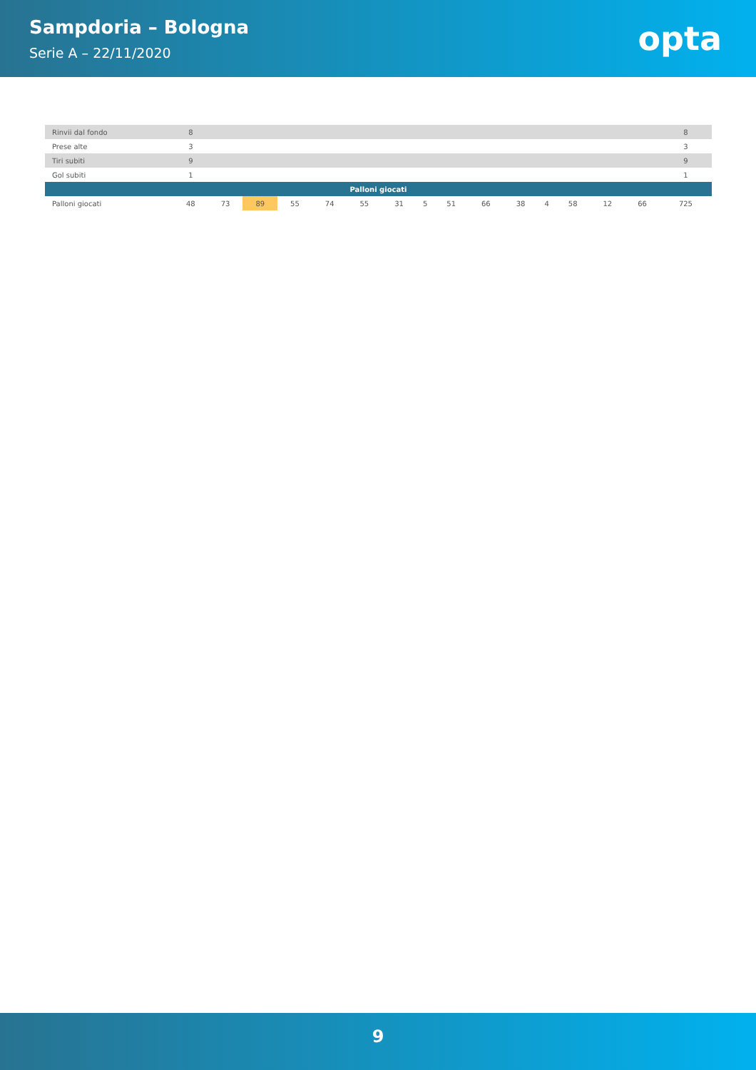Sampdoria – Bologna
Serie A – 22/11/2020
opta
| Rinvii dal fondo | 8 | | | | | | | | | | | | | | | 8 |
| Prese alte | 3 | | | | | | | | | | | | | | | 3 |
| Tiri subiti | 9 | | | | | | | | | | | | | | | 9 |
| Gol subiti | 1 | | | | | | | | | | | | | | | 1 |
| Palloni giocati | | | | | | | | | | | | | | | | |
| Palloni giocati | 48 | 73 | 89 | 55 | 74 | 55 | 31 | 5 | 51 | 66 | 38 | 4 | 58 | 12 | 66 | 725 |
9